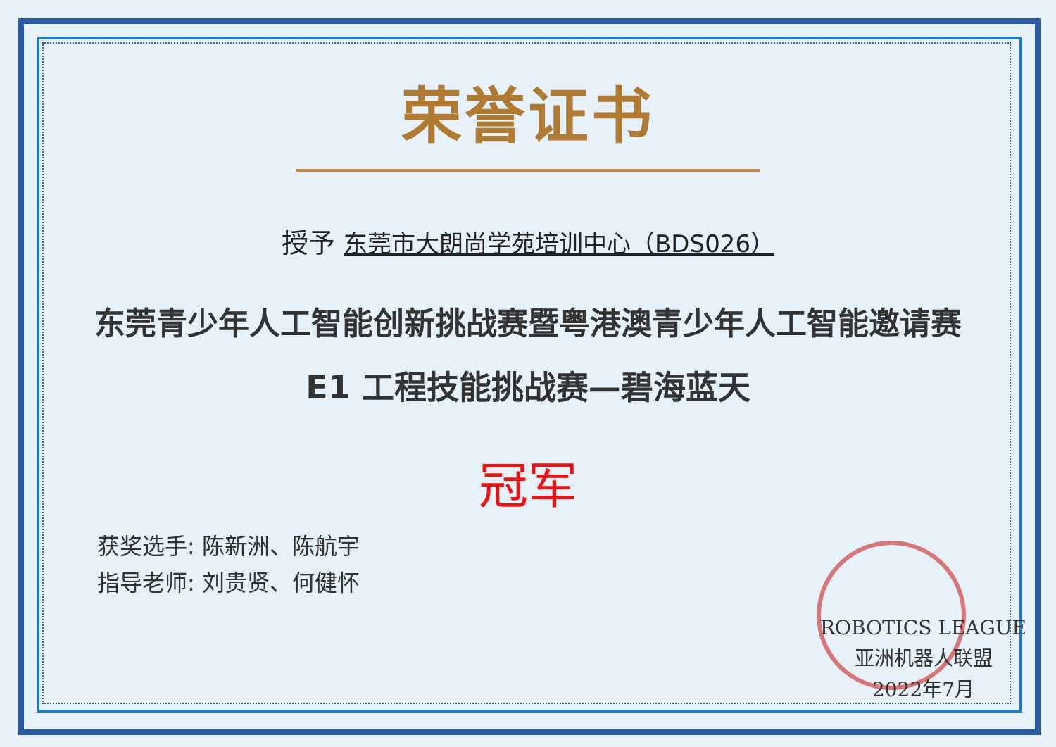荣誉证书
授予 东莞市大朗尚学苑培训中心（BDS026）
东莞青少年人工智能创新挑战赛暨粤港澳青少年人工智能邀请赛
E1 工程技能挑战赛—碧海蓝天
冠军
获奖选手: 陈新洲、陈航宇
指导老师: 刘贵贤、何健怀
ROBOTICS LEAGUE
亚洲机器人联盟
2022年7月